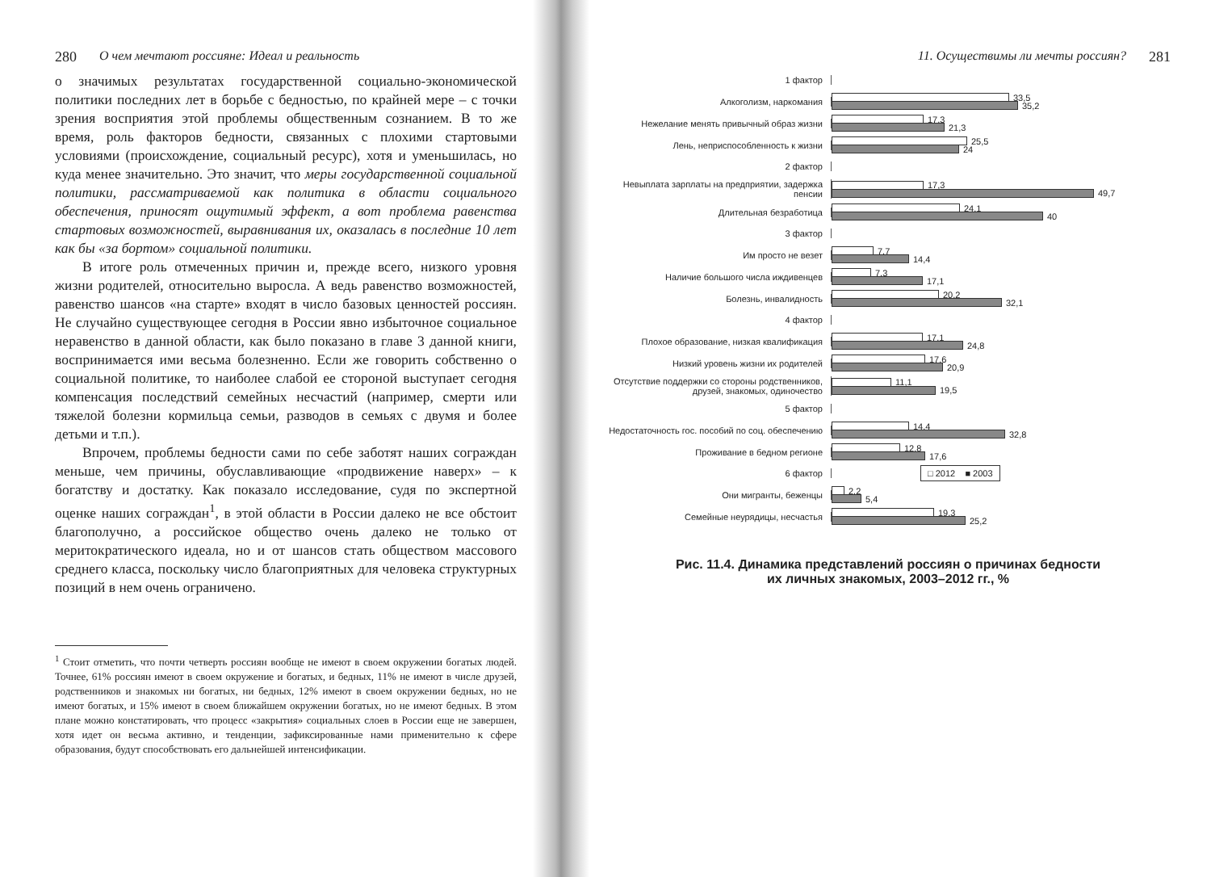280 О чем мечтают россияне: Идеал и реальность
о значимых результатах государственной социально-экономической политики последних лет в борьбе с бедностью, по крайней мере – с точки зрения восприятия этой проблемы общественным сознанием. В то же время, роль факторов бедности, связанных с плохими стартовыми условиями (происхождение, социальный ресурс), хотя и уменьшилась, но куда менее значительно. Это значит, что меры государственной социальной политики, рассматриваемой как политика в области социального обеспечения, приносят ощутимый эффект, а вот проблема равенства стартовых возможностей, выравнивания их, оказалась в последние 10 лет как бы «за бортом» социальной политики.
В итоге роль отмеченных причин и, прежде всего, низкого уровня жизни родителей, относительно выросла. А ведь равенство возможностей, равенство шансов «на старте» входят в число базовых ценностей россиян. Не случайно существующее сегодня в России явно избыточное социальное неравенство в данной области, как было показано в главе 3 данной книги, воспринимается ими весьма болезненно. Если же говорить собственно о социальной политике, то наиболее слабой ее стороной выступает сегодня компенсация последствий семейных несчастий (например, смерти или тяжелой болезни кормильца семьи, разводов в семьях с двумя и более детьми и т.п.).
Впрочем, проблемы бедности сами по себе заботят наших сограждан меньше, чем причины, обуславливающие «продвижение наверх» – к богатству и достатку. Как показало исследование, судя по экспертной оценке наших сограждан<sup>1</sup>, в этой области в России далеко не все обстоит благополучно, а российское общество очень далеко не только от меритократического идеала, но и от шансов стать обществом массового среднего класса, поскольку число благоприятных для человека структурных позиций в нем очень ограничено.
<sup>1</sup> Стоит отметить, что почти четверть россиян вообще не имеют в своем окружении богатых людей. Точнее, 61% россиян имеют в своем окружение и богатых, и бедных, 11% не имеют в числе друзей, родственников и знакомых ни богатых, ни бедных, 12% имеют в своем окружении бедных, но не имеют богатых, и 15% имеют в своем ближайшем окружении богатых, но не имеют бедных. В этом плане можно констатировать, что процесс «закрытия» социальных слоев в России еще не завершен, хотя идет он весьма активно, и тенденции, зафиксированные нами применительно к сфере образования, будут способствовать его дальнейшей интенсификации.
11. Осуществимы ли мечты россиян? 281
1 фактор
Алкоголизм, наркомания
33,5
35,2
Нежелание менять привычный образ жизни
17,3
21,3
Лень, неприспособленность к жизни
25,5
24
2 фактор
Невыплата зарплаты на предприятии, задержка пенсии
17,3
49,7
Длительная безработица
24,1
40
3 фактор
Им просто не везет
7,7
14,4
Наличие большого числа иждивенцев
7,3
17,1
Болезнь, инвалидность
20,2
32,1
4 фактор
Плохое образование, низкая квалификация
17,1
24,8
Низкий уровень жизни их родителей
17,6
20,9
Отсутствие поддержки со стороны родственников, друзей, знакомых, одиночество
11,1
19,5
5 фактор
Недостаточность гос. пособий по соц. обеспечению
14,4
32,8
Проживание в бедном регионе
12,8
17,6
6 фактор
□ 2012 ■ 2003
Они мигранты, беженцы
2,2
5,4
Семейные неурядицы, несчастья
19,3
25,2
Рис. 11.4. Динамика представлений россиян о причинах бедности
их личных знакомых, 2003–2012 гг., %